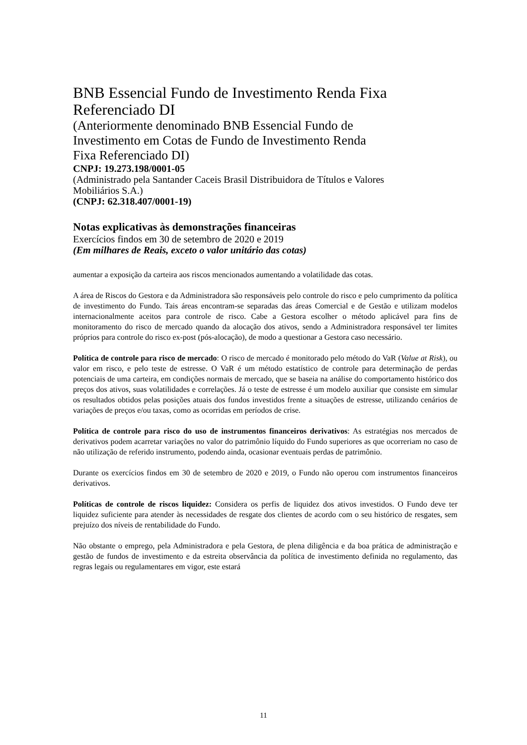BNB Essencial Fundo de Investimento Renda Fixa
Referenciado DI
(Anteriormente denominado BNB Essencial Fundo de
Investimento em Cotas de Fundo de Investimento Renda
Fixa Referenciado DI)
CNPJ: 19.273.198/0001-05
(Administrado pela Santander Caceis Brasil Distribuidora de Títulos e Valores
Mobiliários S.A.)
(CNPJ: 62.318.407/0001-19)
Notas explicativas às demonstrações financeiras
Exercícios findos em 30 de setembro de 2020 e 2019
(Em milhares de Reais, exceto o valor unitário das cotas)
aumentar a exposição da carteira aos riscos mencionados aumentando a volatilidade das cotas.
A área de Riscos do Gestora e da Administradora são responsáveis pelo controle do risco e pelo cumprimento da política de investimento do Fundo. Tais áreas encontram-se separadas das áreas Comercial e de Gestão e utilizam modelos internacionalmente aceitos para controle de risco. Cabe a Gestora escolher o método aplicável para fins de monitoramento do risco de mercado quando da alocação dos ativos, sendo a Administradora responsável ter limites próprios para controle do risco ex-post (pós-alocação), de modo a questionar a Gestora caso necessário.
Política de controle para risco de mercado: O risco de mercado é monitorado pelo método do VaR (Value at Risk), ou valor em risco, e pelo teste de estresse. O VaR é um método estatístico de controle para determinação de perdas potenciais de uma carteira, em condições normais de mercado, que se baseia na análise do comportamento histórico dos preços dos ativos, suas volatilidades e correlações. Já o teste de estresse é um modelo auxiliar que consiste em simular os resultados obtidos pelas posições atuais dos fundos investidos frente a situações de estresse, utilizando cenários de variações de preços e/ou taxas, como as ocorridas em períodos de crise.
Política de controle para risco do uso de instrumentos financeiros derivativos: As estratégias nos mercados de derivativos podem acarretar variações no valor do patrimônio líquido do Fundo superiores as que ocorreriam no caso de não utilização de referido instrumento, podendo ainda, ocasionar eventuais perdas de patrimônio.
Durante os exercícios findos em 30 de setembro de 2020 e 2019, o Fundo não operou com instrumentos financeiros derivativos.
Políticas de controle de riscos liquidez: Considera os perfis de liquidez dos ativos investidos. O Fundo deve ter liquidez suficiente para atender às necessidades de resgate dos clientes de acordo com o seu histórico de resgates, sem prejuízo dos níveis de rentabilidade do Fundo.
Não obstante o emprego, pela Administradora e pela Gestora, de plena diligência e da boa prática de administração e gestão de fundos de investimento e da estreita observância da política de investimento definida no regulamento, das regras legais ou regulamentares em vigor, este estará
11